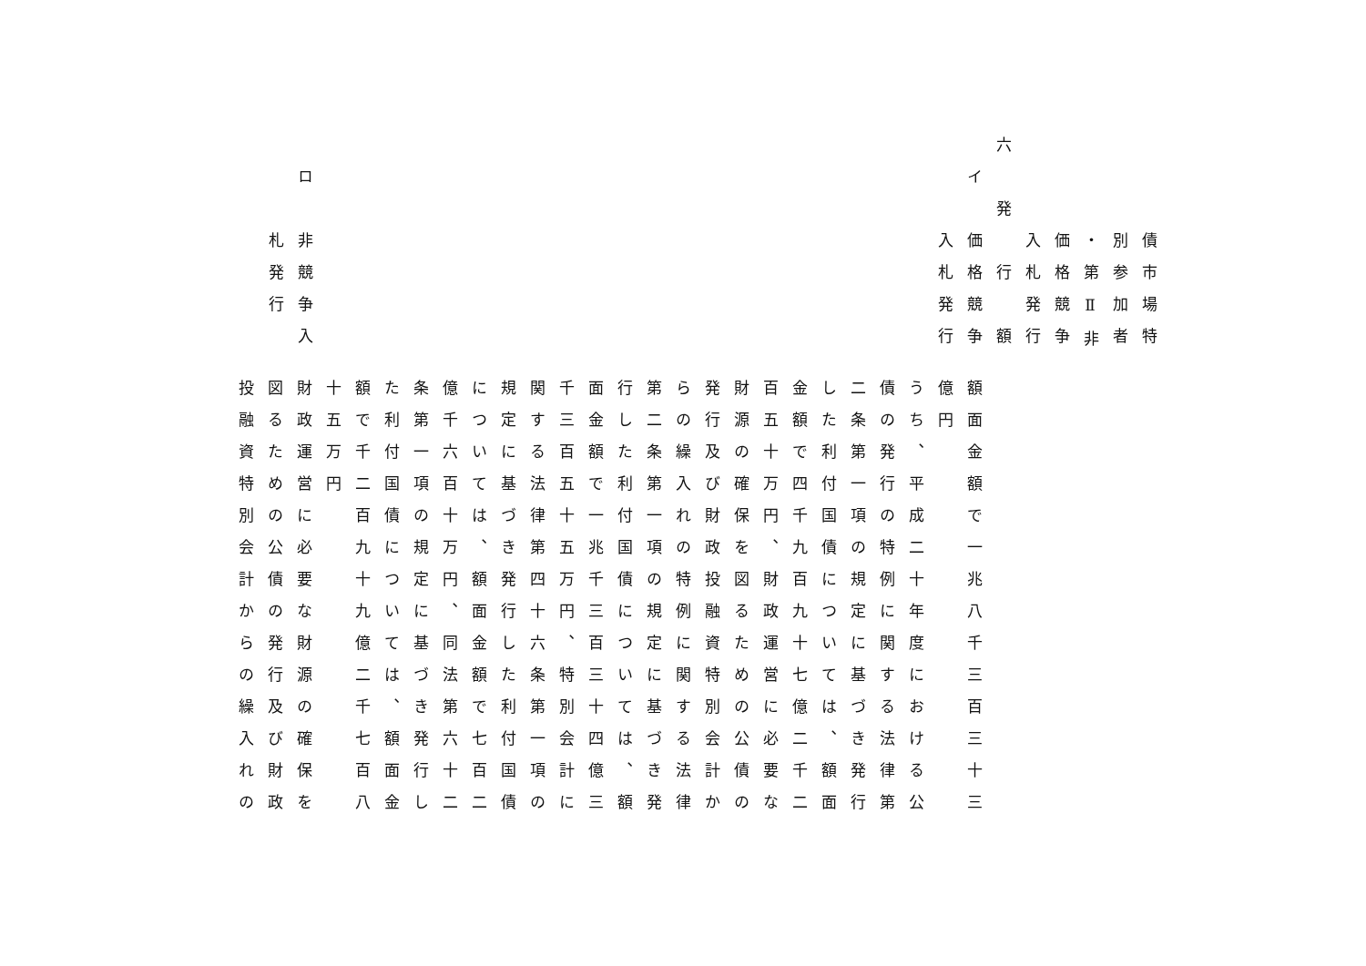債市場特
　　　別参加者
　　　・第Ⅱ非
　　　価格競争
　　　入札発行
六　発　行　額
　イ　価格競争
　　　入札発行
　ロ　非競争入
　　　札発行
額面金額で一兆八千三百三十三
億円
うち、平成二十年度における公
債の発行の特例に関する法律第
二条第一項の規定に基づき発行
した利付国債については、額面
金額で四千九百九十七億二千二
百五十万円、財政運営に必要な
財源の確保を図るための公債の
発行及び財政投融資特別会計か
らの繰入れの特例に関する法律
第二条第一項の規定に基づき発
行した利付国債については、額
面金額で一兆千三百三十四億三
千三百五十五万円、特別会計に
関する法律第四十六条第一項の
規定に基づき発行した利付国債
については、額面金額で七百二
億千六百十万円、同法第六十二
条第一項の規定に基づき発行し
た利付国債については、額面金
額で千二百九十九億二千七百八
十五万円
財政運営に必要な財源の確保を
図るための公債の発行及び財政
投融資特別会計からの繰入れの